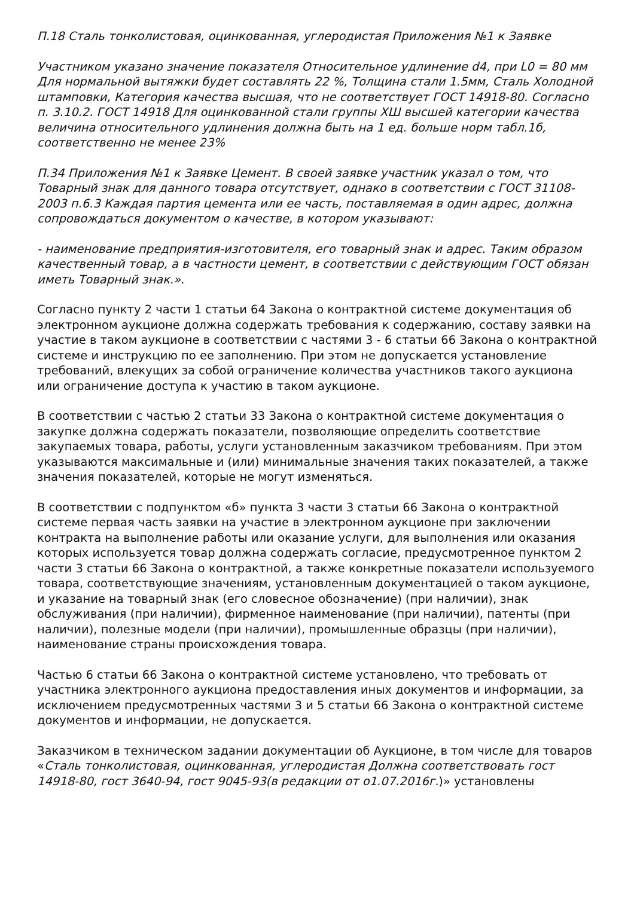П.18 Сталь тонколистовая, оцинкованная, углеродистая Приложения №1 к Заявке
Участником указано значение показателя Относительное удлинение d4, при L0 = 80 мм Для нормальной вытяжки будет составлять 22 %, Толщина стали 1.5мм, Сталь Холодной штамповки, Категория качества высшая, что не соответствует ГОСТ 14918-80. Согласно п. 3.10.2. ГОСТ 14918 Для оцинкованной стали группы ХШ высшей категории качества величина относительного удлинения должна быть на 1 ед. больше норм табл.1б, соответственно не менее 23%
П.34 Приложения №1 к Заявке Цемент. В своей заявке участник указал о том, что Товарный знак для данного товара отсутствует, однако в соответствии с ГОСТ 31108-2003 п.6.3 Каждая партия цемента или ее часть, поставляемая в один адрес, должна сопровождаться документом о качестве, в котором указывают:
- наименование предприятия-изготовителя, его товарный знак и адрес. Таким образом качественный товар, а в частности цемент, в соответствии с действующим ГОСТ обязан иметь Товарный знак.».
Согласно пункту 2 части 1 статьи 64 Закона о контрактной системе документация об электронном аукционе должна содержать требования к содержанию, составу заявки на участие в таком аукционе в соответствии с частями 3 - 6 статьи 66 Закона о контрактной системе и инструкцию по ее заполнению. При этом не допускается установление требований, влекущих за собой ограничение количества участников такого аукциона или ограничение доступа к участию в таком аукционе.
В соответствии с частью 2 статьи 33 Закона о контрактной системе документация о закупке должна содержать показатели, позволяющие определить соответствие закупаемых товара, работы, услуги установленным заказчиком требованиям. При этом указываются максимальные и (или) минимальные значения таких показателей, а также значения показателей, которые не могут изменяться.
В соответствии с подпунктом «б» пункта 3 части 3 статьи 66 Закона о контрактной системе первая часть заявки на участие в электронном аукционе при заключении контракта на выполнение работы или оказание услуги, для выполнения или оказания которых используется товар должна содержать согласие, предусмотренное пунктом 2 части 3 статьи 66 Закона о контрактной, а также конкретные показатели используемого товара, соответствующие значениям, установленным документацией о таком аукционе, и указание на товарный знак (его словесное обозначение) (при наличии), знак обслуживания (при наличии), фирменное наименование (при наличии), патенты (при наличии), полезные модели (при наличии), промышленные образцы (при наличии), наименование страны происхождения товара.
Частью 6 статьи 66 Закона о контрактной системе установлено, что требовать от участника электронного аукциона предоставления иных документов и информации, за исключением предусмотренных частями 3 и 5 статьи 66 Закона о контрактной системе документов и информации, не допускается.
Заказчиком в техническом задании документации об Аукционе, в том числе для товаров «Сталь тонколистовая, оцинкованная, углеродистая Должна соответствовать гост 14918-80, гост 3640-94, гост 9045-93(в редакции от о1.07.2016г.)» установлены